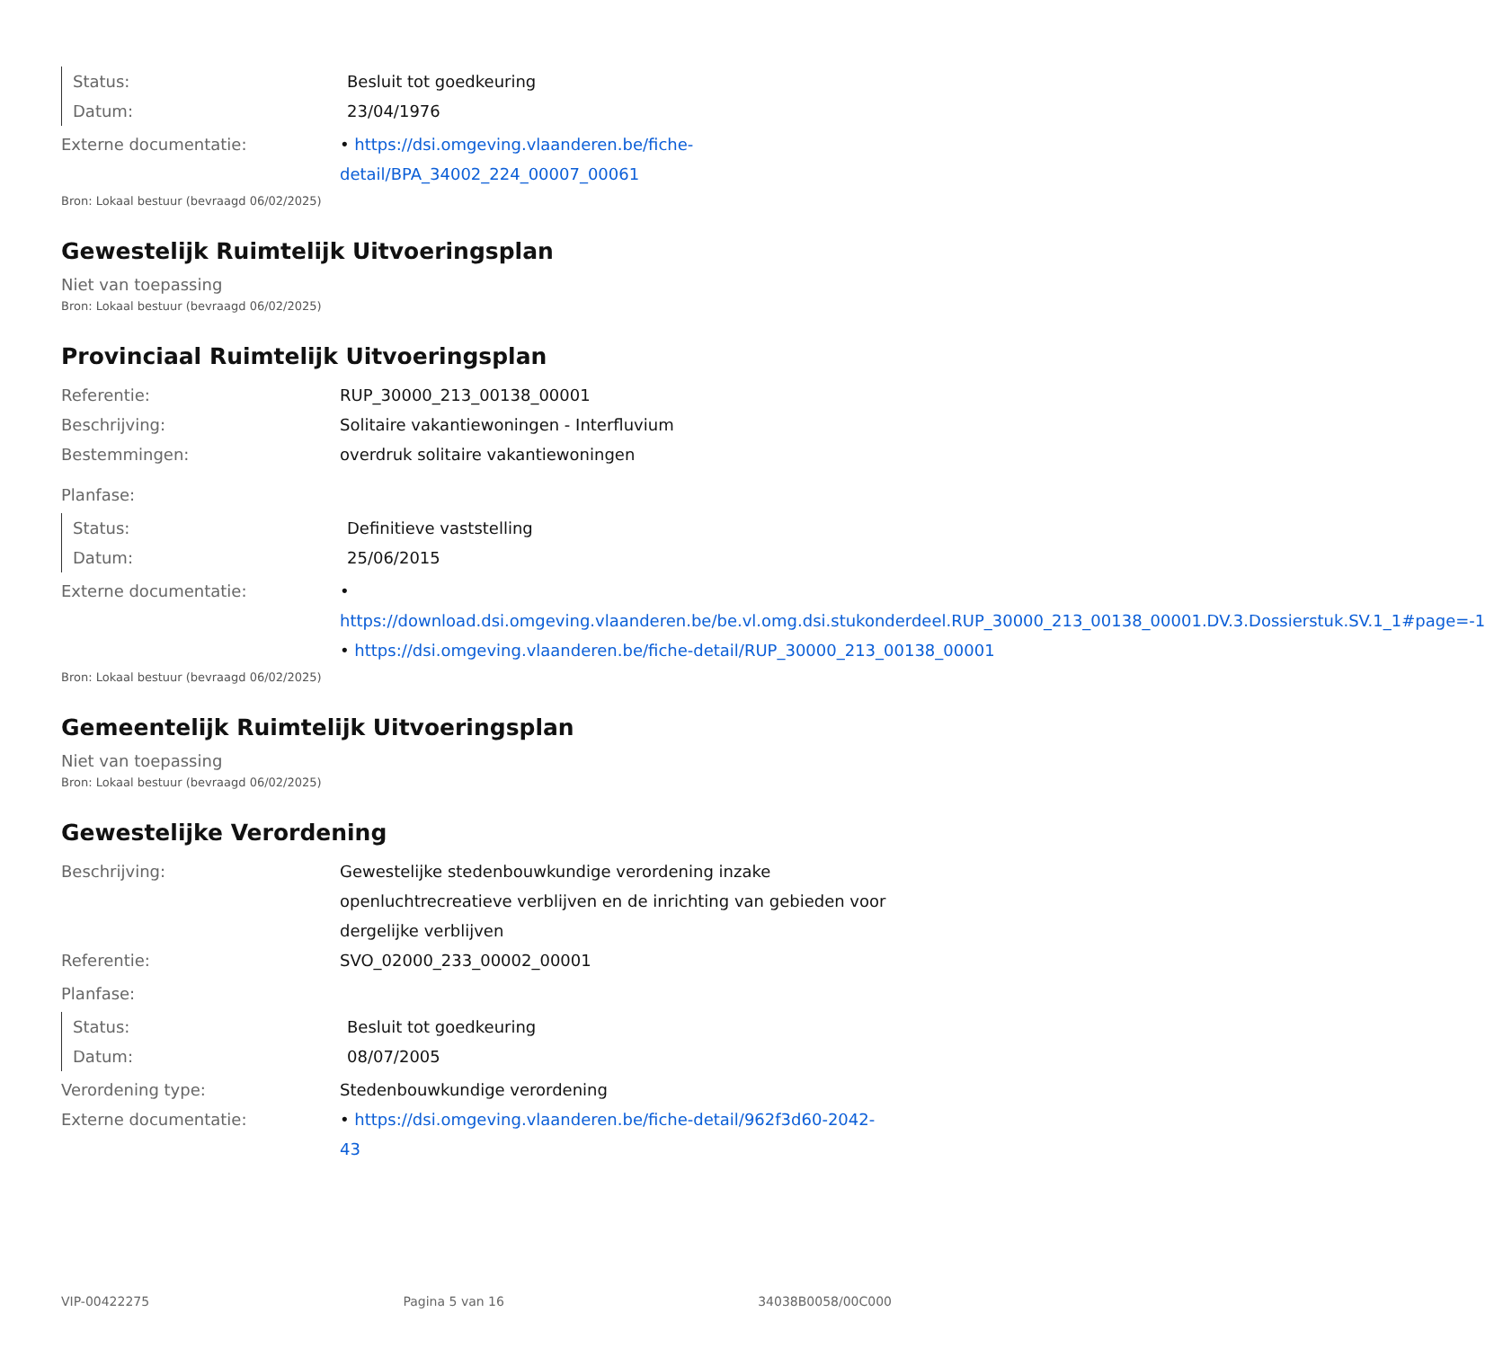Status: Besluit tot goedkeuring
Datum: 23/04/1976
Externe documentatie: • https://dsi.omgeving.vlaanderen.be/fiche-detail/BPA_34002_224_00007_00061
Bron: Lokaal bestuur (bevraagd 06/02/2025)
Gewestelijk Ruimtelijk Uitvoeringsplan
Niet van toepassing
Bron: Lokaal bestuur (bevraagd 06/02/2025)
Provinciaal Ruimtelijk Uitvoeringsplan
Referentie: RUP_30000_213_00138_00001
Beschrijving: Solitaire vakantiewoningen - Interfluvium
Bestemmingen: overdruk solitaire vakantiewoningen
Planfase:
Status: Definitieve vaststelling
Datum: 25/06/2015
Externe documentatie: • https://download.dsi.omgeving.vlaanderen.be/be.vl.omg.dsi.stukonderdeel.RUP_30000_213_00138_00001.DV.3.Dossierstuk.SV.1_1#page=-1
• https://dsi.omgeving.vlaanderen.be/fiche-detail/RUP_30000_213_00138_00001
Bron: Lokaal bestuur (bevraagd 06/02/2025)
Gemeentelijk Ruimtelijk Uitvoeringsplan
Niet van toepassing
Bron: Lokaal bestuur (bevraagd 06/02/2025)
Gewestelijke Verordening
Beschrijving: Gewestelijke stedenbouwkundige verordening inzake openluchtrecreatieve verblijven en de inrichting van gebieden voor dergelijke verblijven
Referentie: SVO_02000_233_00002_00001
Planfase:
Status: Besluit tot goedkeuring
Datum: 08/07/2005
Verordening type: Stedenbouwkundige verordening
Externe documentatie: • https://dsi.omgeving.vlaanderen.be/fiche-detail/962f3d60-2042-43
VIP-00422275 Pagina 5 van 16 34038B0058/00C000